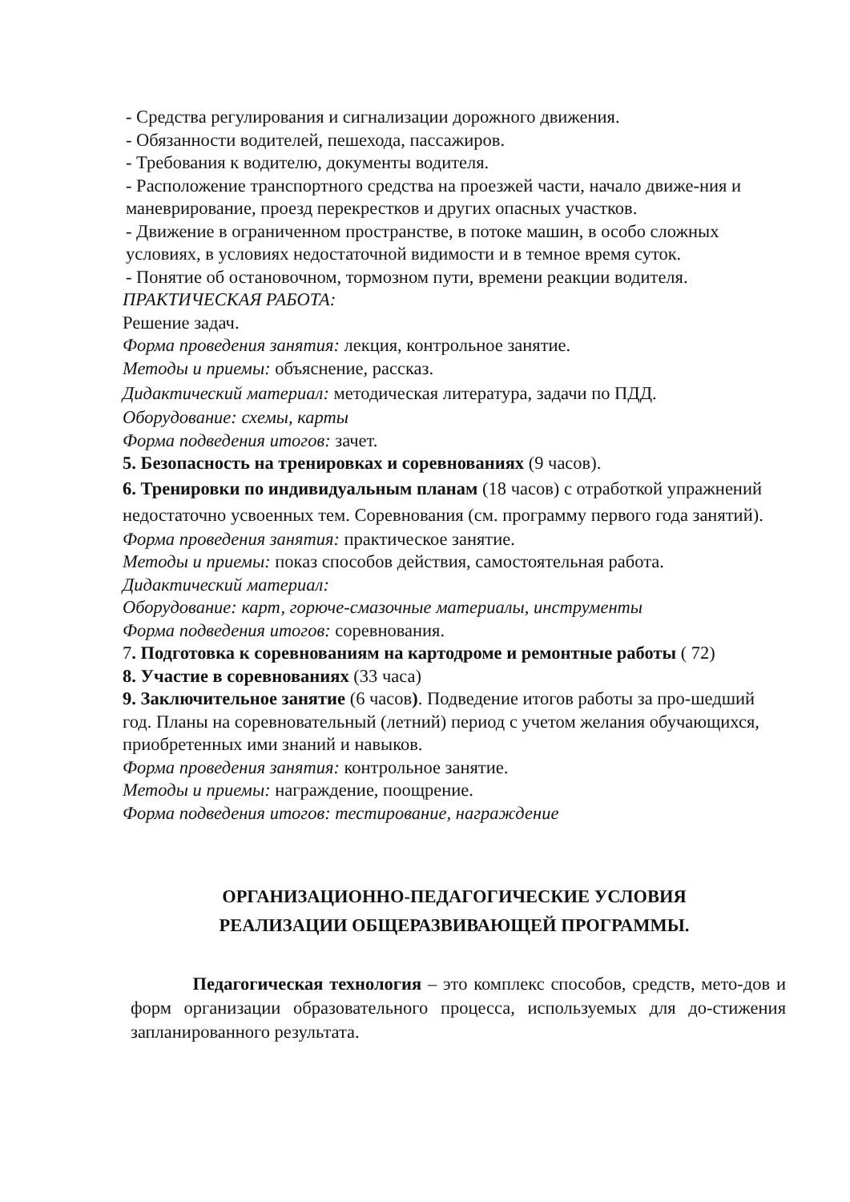- Средства регулирования и сигнализации дорожного движения.
- Обязанности водителей, пешехода, пассажиров.
- Требования к водителю, документы водителя.
- Расположение транспортного средства на проезжей части, начало движе-ния и маневрирование, проезд перекрестков и других опасных участков.
- Движение в ограниченном пространстве, в потоке машин, в особо сложных условиях, в условиях недостаточной видимости и в темное время суток.
- Понятие об остановочном, тормозном пути, времени реакции водителя.
ПРАКТИЧЕСКАЯ РАБОТА:
Решение задач.
Форма проведения занятия: лекция, контрольное занятие.
Методы и приемы: объяснение, рассказ.
Дидактический материал: методическая литература, задачи по ПДД.
Оборудование: схемы, карты
Форма подведения итогов: зачет.
5. Безопасность на тренировках и соревнованиях (9 часов).
6. Тренировки по индивидуальным планам (18 часов) с отработкой упражнений недостаточно усвоенных тем. Соревнования (см. программу первого года занятий).
Форма проведения занятия: практическое занятие.
Методы и приемы: показ способов действия, самостоятельная работа.
Дидактический материал:
Оборудование: карт, горюче-смазочные материалы, инструменты
Форма подведения итогов: соревнования.
7. Подготовка к соревнованиям на картодроме и ремонтные работы ( 72)
8. Участие в соревнованиях (33 часа)
9. Заключительное занятие (6 часов). Подведение итогов работы за про-шедший год. Планы на соревновательный (летний) период с учетом желания обучающихся, приобретенных ими знаний и навыков.
Форма проведения занятия: контрольное занятие.
Методы и приемы: награждение, поощрение.
Форма подведения итогов: тестирование, награждение
ОРГАНИЗАЦИОННО-ПЕДАГОГИЧЕСКИЕ УСЛОВИЯ
РЕАЛИЗАЦИИ ОБЩЕРАЗВИВАЮЩЕЙ ПРОГРАММЫ.
Педагогическая технология – это комплекс способов, средств, мето-дов и форм организации образовательного процесса, используемых для до-стижения запланированного результата.